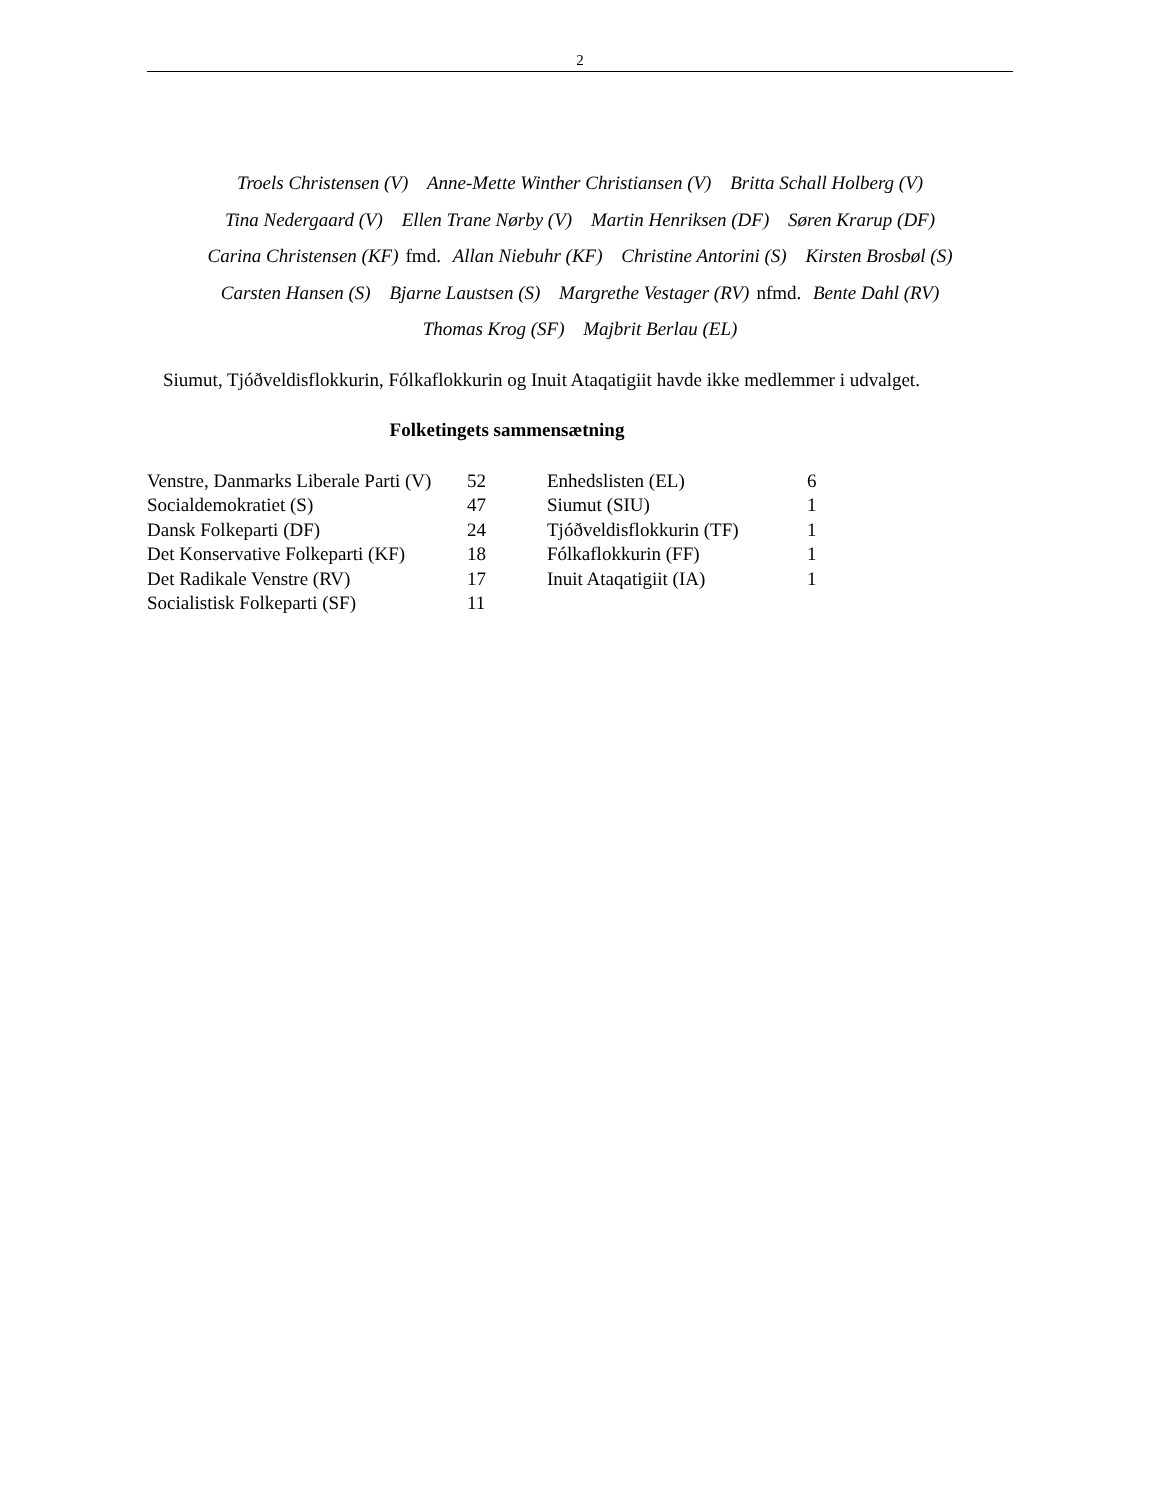2
Troels Christensen (V) Anne-Mette Winther Christiansen (V) Britta Schall Holberg (V)
Tina Nedergaard (V) Ellen Trane Nørby (V) Martin Henriksen (DF) Søren Krarup (DF)
Carina Christensen (KF) fmd. Allan Niebuhr (KF) Christine Antorini (S) Kirsten Brosbøl (S)
Carsten Hansen (S) Bjarne Laustsen (S) Margrethe Vestager (RV) nfmd. Bente Dahl (RV)
Thomas Krog (SF) Majbrit Berlau (EL)
Siumut, Tjóðveldisflokkurin, Fólkaflokkurin og Inuit Ataqatigiit havde ikke medlemmer i udvalget.
Folketingets sammensætning
| Venstre, Danmarks Liberale Parti (V) | 52 | Enhedslisten (EL) | 6 |
| Socialdemokratiet (S) | 47 | Siumut (SIU) | 1 |
| Dansk Folkeparti (DF) | 24 | Tjóðveldisflokkurin (TF) | 1 |
| Det Konservative Folkeparti (KF) | 18 | Fólkaflokkurin (FF) | 1 |
| Det Radikale Venstre (RV) | 17 | Inuit Ataqatigiit (IA) | 1 |
| Socialistisk Folkeparti (SF) | 11 | | |